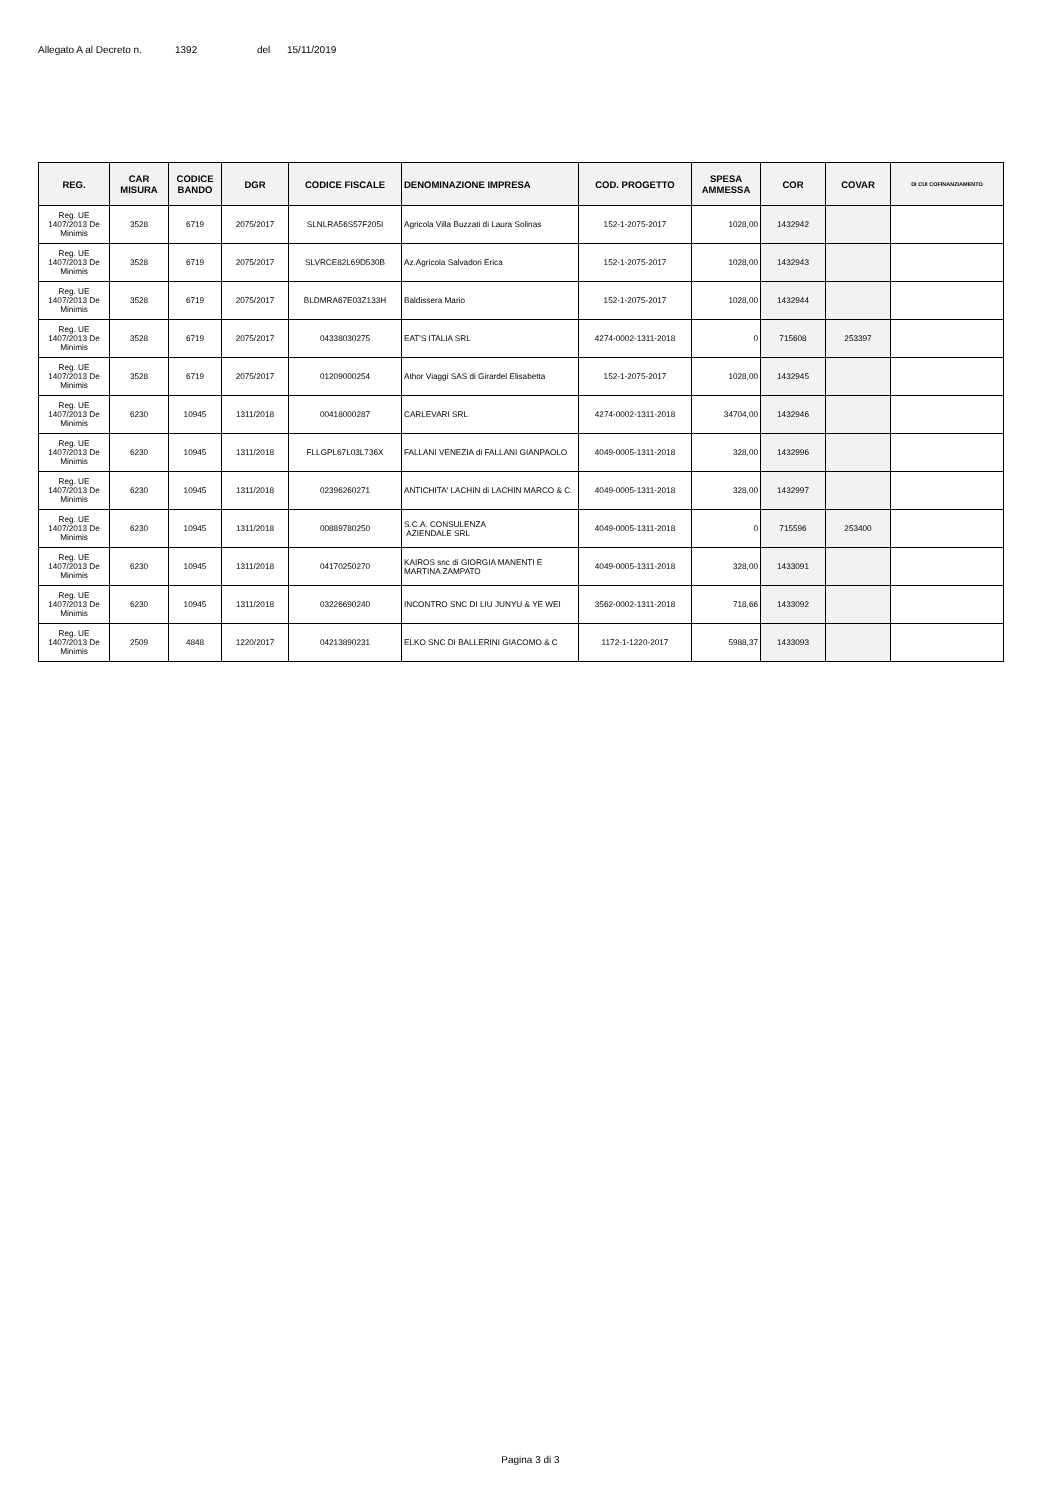Allegato A al Decreto n. 1392 del 15/11/2019
| REG. | CAR MISURA | CODICE BANDO | DGR | CODICE FISCALE | DENOMINAZIONE IMPRESA | COD. PROGETTO | SPESA AMMESSA | COR | COVAR | DI CUI COFINANZIAMENTO |
| --- | --- | --- | --- | --- | --- | --- | --- | --- | --- | --- |
| Reg. UE 1407/2013 De Minimis | 3528 | 6719 | 2075/2017 | SLNLRA56S57F205I | Agricola Villa Buzzati di Laura Solinas | 152-1-2075-2017 | 1028,00 | 1432942 | | |
| Reg. UE 1407/2013 De Minimis | 3528 | 6719 | 2075/2017 | SLVRCE82L69D530B | Az.Agricola Salvadori Erica | 152-1-2075-2017 | 1028,00 | 1432943 | | |
| Reg. UE 1407/2013 De Minimis | 3528 | 6719 | 2075/2017 | BLDMRA67E03Z133H | Baldissera Mario | 152-1-2075-2017 | 1028,00 | 1432944 | | |
| Reg. UE 1407/2013 De Minimis | 3528 | 6719 | 2075/2017 | 04338030275 | EAT'S ITALIA SRL | 4274-0002-1311-2018 | 0 | 715608 | 253397 | |
| Reg. UE 1407/2013 De Minimis | 3528 | 6719 | 2075/2017 | 01209000254 | Athor Viaggi SAS di Girardel Elisabetta | 152-1-2075-2017 | 1028,00 | 1432945 | | |
| Reg. UE 1407/2013 De Minimis | 6230 | 10945 | 1311/2018 | 00418000287 | CARLEVARI SRL | 4274-0002-1311-2018 | 34704,00 | 1432946 | | |
| Reg. UE 1407/2013 De Minimis | 6230 | 10945 | 1311/2018 | FLLGPL67L03L736X | FALLANI VENEZIA di FALLANI GIANPAOLO | 4049-0005-1311-2018 | 328,00 | 1432996 | | |
| Reg. UE 1407/2013 De Minimis | 6230 | 10945 | 1311/2018 | 02396260271 | ANTICHITA' LACHIN di LACHIN MARCO & C. | 4049-0005-1311-2018 | 328,00 | 1432997 | | |
| Reg. UE 1407/2013 De Minimis | 6230 | 10945 | 1311/2018 | 00889780250 | S.C.A. CONSULENZA AZIENDALE SRL | 4049-0005-1311-2018 | 0 | 715596 | 253400 | |
| Reg. UE 1407/2013 De Minimis | 6230 | 10945 | 1311/2018 | 04170250270 | KAIROS snc di GIORGIA MANENTI E MARTINA ZAMPATO | 4049-0005-1311-2018 | 328,00 | 1433091 | | |
| Reg. UE 1407/2013 De Minimis | 6230 | 10945 | 1311/2018 | 03226690240 | INCONTRO SNC DI LIU JUNYU & YE WEI | 3562-0002-1311-2018 | 718,66 | 1433092 | | |
| Reg. UE 1407/2013 De Minimis | 2509 | 4848 | 1220/2017 | 04213890231 | ELKO SNC DI BALLERINI GIACOMO & C | 1172-1-1220-2017 | 5988,37 | 1433093 | | |
Pagina 3 di 3